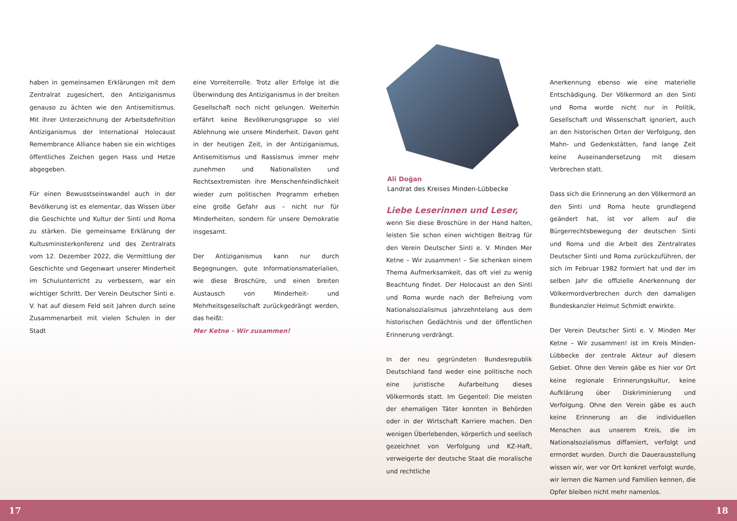haben in gemeinsamen Erklärungen mit dem Zentralrat zugesichert, den Antiziganismus genauso zu ächten wie den Antisemitismus. Mit ihrer Unterzeichnung der Arbeitsdefinition Antiziganismus der International Holocaust Remembrance Alliance haben sie ein wichtiges öffentliches Zeichen gegen Hass und Hetze abgegeben.
Für einen Bewusstseinswandel auch in der Bevölkerung ist es elementar, das Wissen über die Geschichte und Kultur der Sinti und Roma zu stärken. Die gemeinsame Erklärung der Kultusministerkonferenz und des Zentralrats vom 12. Dezember 2022, die Vermittlung der Geschichte und Gegenwart unserer Minderheit im Schulunterricht zu verbessern, war ein wichtiger Schritt. Der Verein Deutscher Sinti e. V. hat auf diesem Feld seit Jahren durch seine Zusammenarbeit mit vielen Schulen in der Stadt
eine Vorreiterrolle. Trotz aller Erfolge ist die Überwindung des Antiziganismus in der breiten Gesellschaft noch nicht gelungen. Weiterhin erfährt keine Bevölkerungsgruppe so viel Ablehnung wie unsere Minderheit. Davon geht in der heutigen Zeit, in der Antiziganismus, Antisemitismus und Rassismus immer mehr zunehmen und Nationalisten und Rechtsextremisten ihre Menschenfeindlichkeit wieder zum politischen Programm erheben eine große Gefahr aus – nicht nur für Minderheiten, sondern für unsere Demokratie insgesamt.
Der Antiziganismus kann nur durch Begegnungen, gute Informationsmaterialien, wie diese Broschüre, und einen breiten Austausch von Minderheit- und Mehrheitsgesellschaft zurückgedrängt werden, das heißt:
Mer Ketne – Wir zusammen!
Ali Doğan
Landrat des Kreises Minden-Lübbecke
Liebe Leserinnen und Leser,
wenn Sie diese Broschüre in der Hand halten, leisten Sie schon einen wichtigen Beitrag für den Verein Deutscher Sinti e. V. Minden Mer Ketne – Wir zusammen! – Sie schenken einem Thema Aufmerksamkeit, das oft viel zu wenig Beachtung findet. Der Holocaust an den Sinti und Roma wurde nach der Befreiung vom Nationalsozialismus jahrzehntelang aus dem historischen Gedächtnis und der öffentlichen Erinnerung verdrängt.
In der neu gegründeten Bundesrepublik Deutschland fand weder eine politische noch eine juristische Aufarbeitung dieses Völkermords statt. Im Gegenteil: Die meisten der ehemaligen Täter konnten in Behörden oder in der Wirtschaft Karriere machen. Den wenigen Überlebenden, körperlich und seelisch gezeichnet von Verfolgung und KZ-Haft, verweigerte der deutsche Staat die moralische und rechtliche
Anerkennung ebenso wie eine materielle Entschädigung. Der Völkermord an den Sinti und Roma wurde nicht nur in Politik, Gesellschaft und Wissenschaft ignoriert, auch an den historischen Orten der Verfolgung, den Mahn- und Gedenkstätten, fand lange Zeit keine Auseinandersetzung mit diesem Verbrechen statt.
Dass sich die Erinnerung an den Völkermord an den Sinti und Roma heute grundlegend geändert hat, ist vor allem auf die Bürgerrechtsbewegung der deutschen Sinti und Roma und die Arbeit des Zentralrates Deutscher Sinti und Roma zurückzuführen, der sich im Februar 1982 formiert hat und der im selben Jahr die offizielle Anerkennung der Völkermordverbrechen durch den damaligen Bundeskanzler Helmut Schmidt erwirkte.
Der Verein Deutscher Sinti e. V. Minden Mer Ketne – Wir zusammen! ist im Kreis Minden-Lübbecke der zentrale Akteur auf diesem Gebiet. Ohne den Verein gäbe es hier vor Ort keine regionale Erinnerungskultur, keine Aufklärung über Diskriminierung und Verfolgung. Ohne den Verein gäbe es auch keine Erinnerung an die individuellen Menschen aus unserem Kreis, die im Nationalsozialismus diffamiert, verfolgt und ermordet wurden. Durch die Dauerausstellung wissen wir, wer vor Ort konkret verfolgt wurde, wir lernen die Namen und Familien kennen, die Opfer bleiben nicht mehr namenlos.
17 18